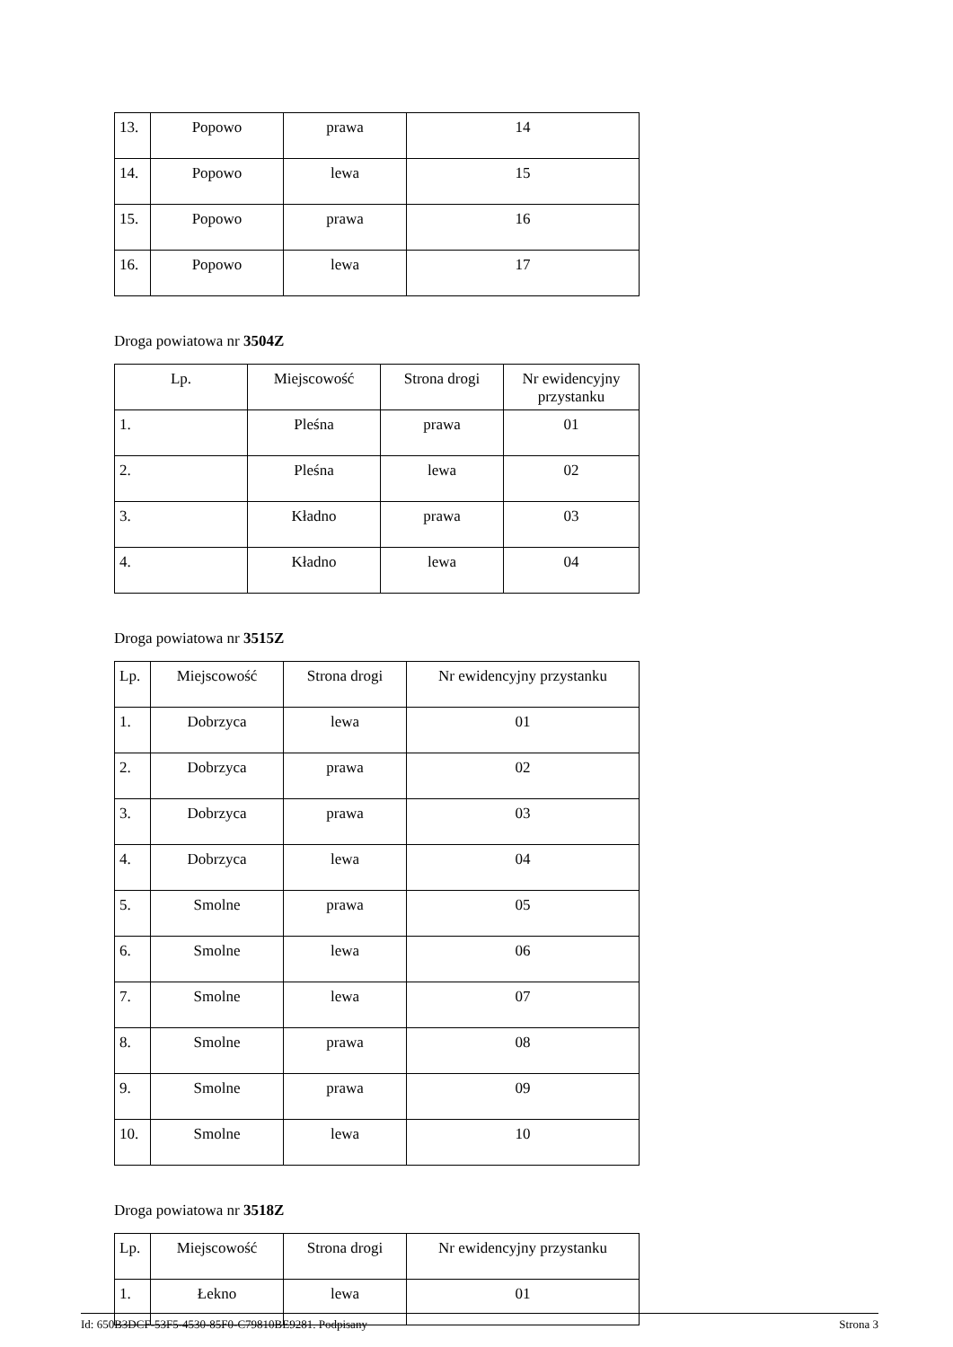| 13. | Popowo | prawa | 14 |
| 14. | Popowo | lewa | 15 |
| 15. | Popowo | prawa | 16 |
| 16. | Popowo | lewa | 17 |
Droga powiatowa nr 3504Z
| | Lp. | Miejscowość | Strona drogi | Nr ewidencyjny przystanku |
| 1. | Pleśna | prawa | 01 | |
| 2. | Pleśna | lewa | 02 | |
| 3. | Kładno | prawa | 03 | |
| 4. | Kładno | lewa | 04 | |
Droga powiatowa nr 3515Z
| Lp. | Miejscowość | Strona drogi | Nr ewidencyjny przystanku |
| 1. | Dobrzyca | lewa | 01 |
| 2. | Dobrzyca | prawa | 02 |
| 3. | Dobrzyca | prawa | 03 |
| 4. | Dobrzyca | lewa | 04 |
| 5. | Smolne | prawa | 05 |
| 6. | Smolne | lewa | 06 |
| 7. | Smolne | lewa | 07 |
| 8. | Smolne | prawa | 08 |
| 9. | Smolne | prawa | 09 |
| 10. | Smolne | lewa | 10 |
Droga powiatowa nr 3518Z
| Lp. | Miejscowość | Strona drogi | Nr ewidencyjny przystanku |
| 1. | Łekno | lewa | 01 |
Id: 650B3DCF-53F5-4530-85F0-C79810BE9281. Podpisany Strona 3